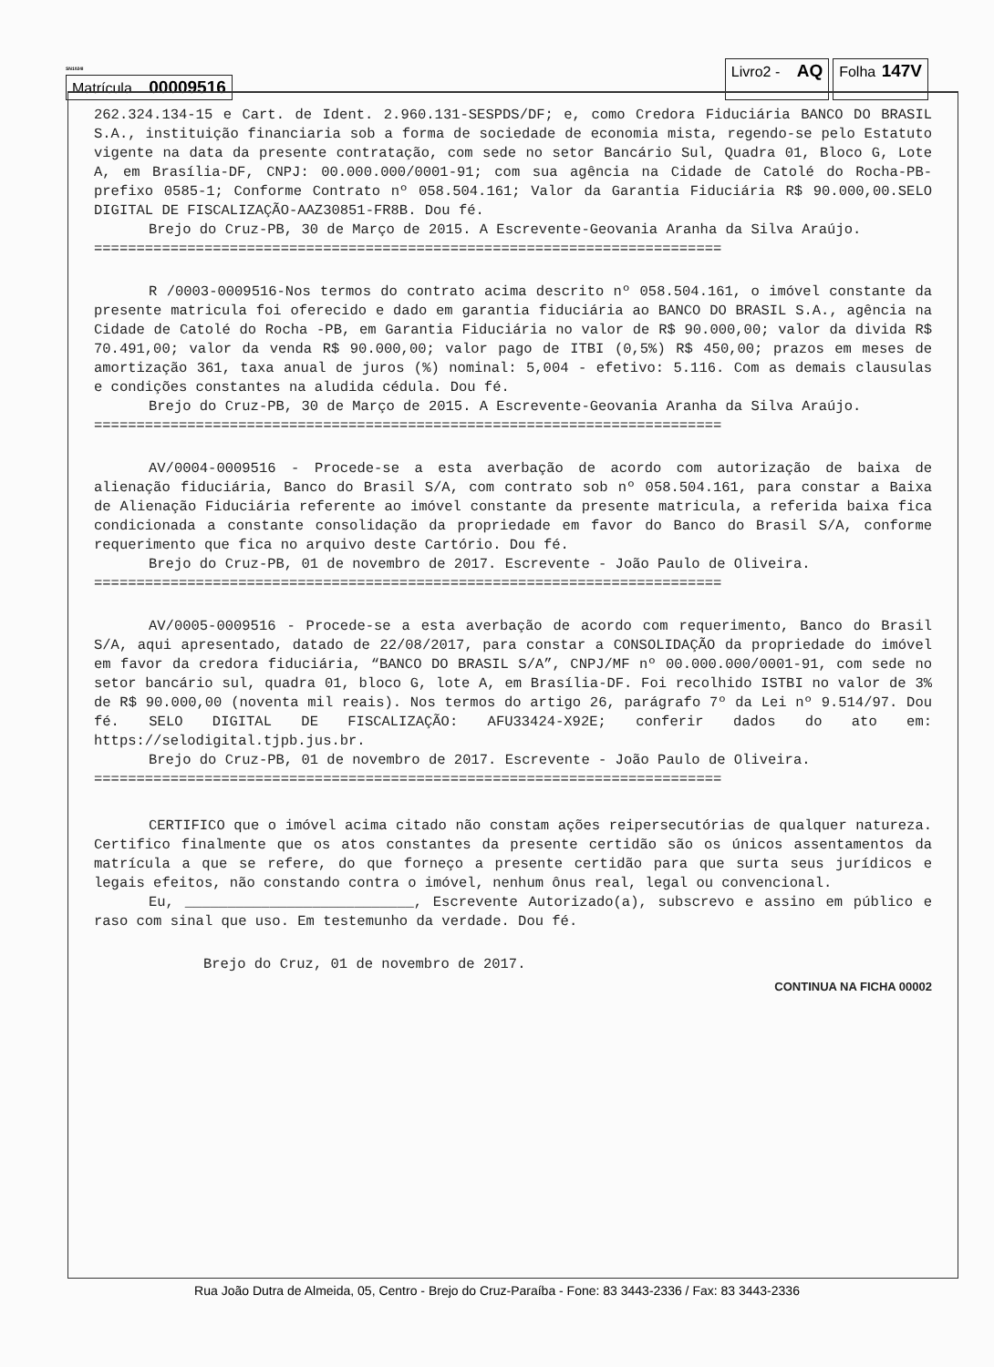SN1024I
Matrícula 00009516
Livro2 - AQ
Folha 147V
262.324.134-15 e Cart. de Ident. 2.960.131-SESPDS/DF; e, como Credora Fiduciária BANCO DO BRASIL S.A., instituição financiaria sob a forma de sociedade de economia mista, regendo-se pelo Estatuto vigente na data da presente contratação, com sede no setor Bancário Sul, Quadra 01, Bloco G, Lote A, em Brasília-DF, CNPJ: 00.000.000/0001-91; com sua agência na Cidade de Catolé do Rocha-PB-prefixo 0585-1; Conforme Contrato nº 058.504.161; Valor da Garantia Fiduciária R$ 90.000,00.SELO DIGITAL DE FISCALIZAÇÃO-AAZ30851-FR8B. Dou fé.
Brejo do Cruz-PB, 30 de Março de 2015. A Escrevente-Geovania Aranha da Silva Araújo.
==========================================================================
R /0003-0009516-Nos termos do contrato acima descrito nº 058.504.161, o imóvel constante da presente matricula foi oferecido e dado em garantia fiduciária ao BANCO DO BRASIL S.A., agência na Cidade de Catolé do Rocha -PB, em Garantia Fiduciária no valor de R$ 90.000,00; valor da divida R$ 70.491,00; valor da venda R$ 90.000,00; valor pago de ITBI (0,5%) R$ 450,00; prazos em meses de amortização 361, taxa anual de juros (%) nominal: 5,004 - efetivo: 5.116. Com as demais clausulas e condições constantes na aludida cédula. Dou fé.
Brejo do Cruz-PB, 30 de Março de 2015. A Escrevente-Geovania Aranha da Silva Araújo.
==========================================================================
AV/0004-0009516 - Procede-se a esta averbação de acordo com autorização de baixa de alienação fiduciária, Banco do Brasil S/A, com contrato sob nº 058.504.161, para constar a Baixa de Alienação Fiduciária referente ao imóvel constante da presente matricula, a referida baixa fica condicionada a constante consolidação da propriedade em favor do Banco do Brasil S/A, conforme requerimento que fica no arquivo deste Cartório. Dou fé.
Brejo do Cruz-PB, 01 de novembro de 2017. Escrevente - João Paulo de Oliveira.
==========================================================================
AV/0005-0009516 - Procede-se a esta averbação de acordo com requerimento, Banco do Brasil S/A, aqui apresentado, datado de 22/08/2017, para constar a CONSOLIDAÇÃO da propriedade do imóvel em favor da credora fiduciária, “BANCO DO BRASIL S/A”, CNPJ/MF nº 00.000.000/0001-91, com sede no setor bancário sul, quadra 01, bloco G, lote A, em Brasília-DF. Foi recolhido ISTBI no valor de 3% de R$ 90.000,00 (noventa mil reais). Nos termos do artigo 26, parágrafo 7º da Lei nº 9.514/97. Dou fé. SELO DIGITAL DE FISCALIZAÇÃO: AFU33424-X92E; conferir dados do ato em: https://selodigital.tjpb.jus.br.
Brejo do Cruz-PB, 01 de novembro de 2017. Escrevente - João Paulo de Oliveira.
==========================================================================
CERTIFICO que o imóvel acima citado não constam ações reipersecutórias de qualquer natureza. Certifico finalmente que os atos constantes da presente certidão são os únicos assentamentos da matrícula a que se refere, do que forneço a presente certidão para que surta seus jurídicos e legais efeitos, não constando contra o imóvel, nenhum ônus real, legal ou convencional.
Eu, ___________________________, Escrevente Autorizado(a), subscrevo e assino em público e raso com sinal que uso. Em testemunho da verdade. Dou fé.
Brejo do Cruz, 01 de novembro de 2017.
CONTINUA NA FICHA 00002
Rua João Dutra de Almeida, 05, Centro - Brejo do Cruz-Paraíba - Fone: 83 3443-2336 / Fax: 83 3443-2336